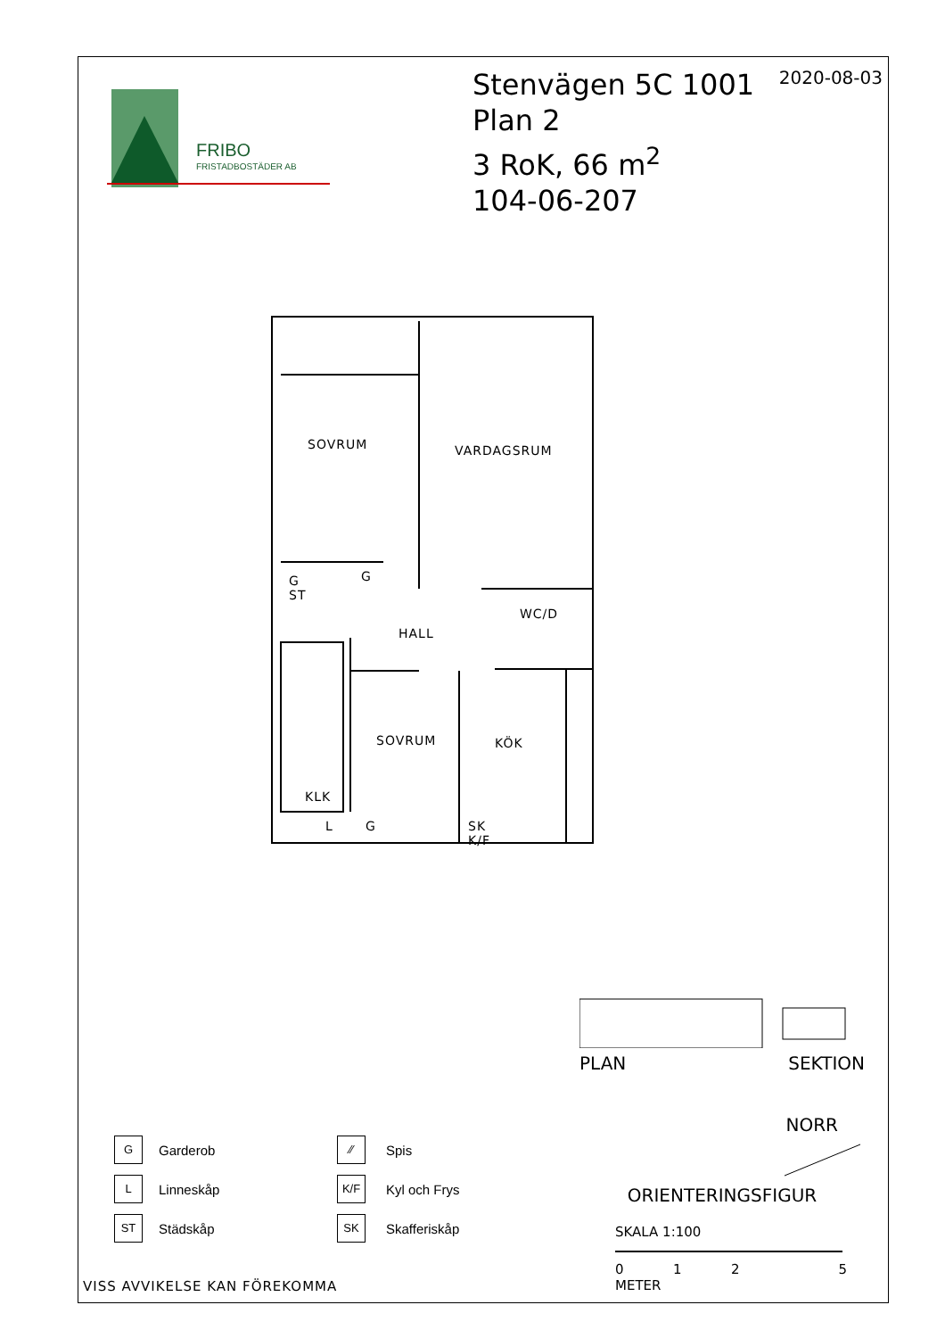FRIBO
FRISTADBOSTÄDER AB
Stenvägen 5C 1001
Plan 2
3 RoK, 66 m<sup>2</sup>
104-06-207
2020-08-03
SOVRUM VARDAGSRUM
G ST G
HALL
WC/D
SOVRUM KÖK
KLK
L G SK K/F
PLAN SEKTION
NORR
ORIENTERINGSFIGUR
SKALA 1:100
012 5
METER
G
Garderob
⁄⁄
Spis
L
Linneskåp
K/F
Kyl och Frys
ST
Städskåp
SK
Skafferiskåp
VISS AVVIKELSE KAN FÖREKOMMA